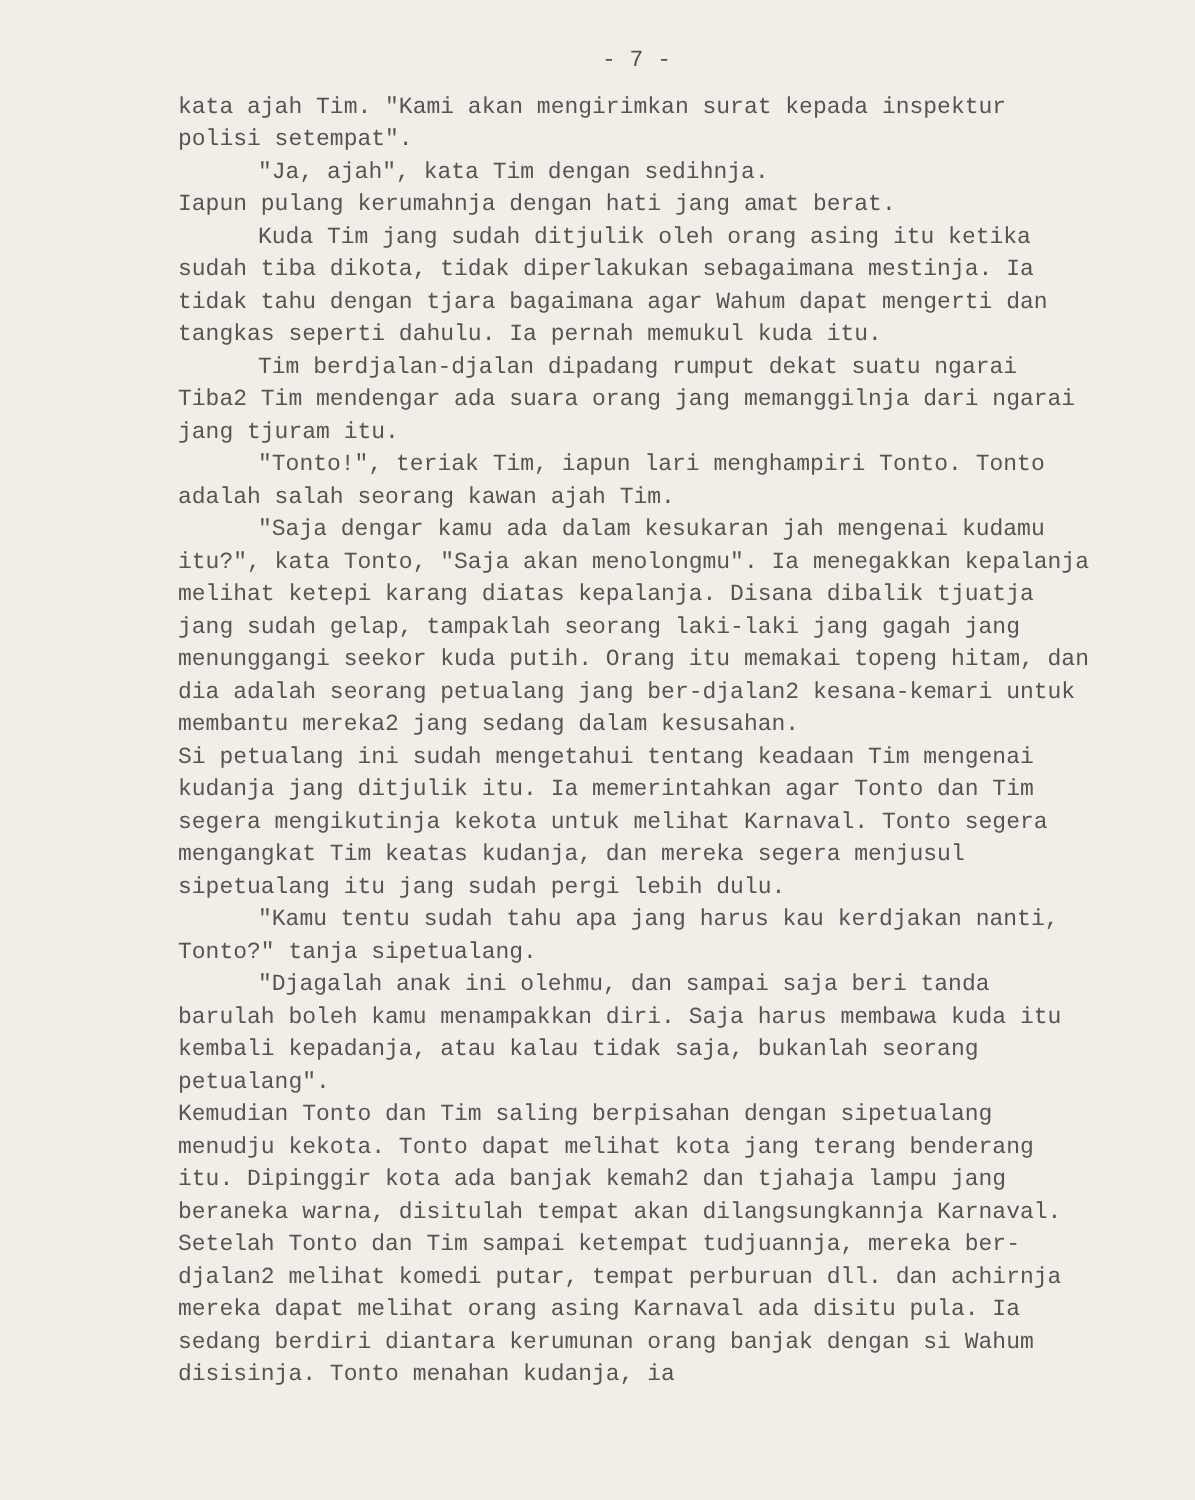- 7 -
kata ajah Tim. "Kami akan mengirimkan surat kepada inspektur polisi setempat".
"Ja, ajah", kata Tim dengan sedihnja.
Iapun pulang kerumahnja dengan hati jang amat berat.
Kuda Tim jang sudah ditjulik oleh orang asing itu ketika sudah tiba dikota, tidak diperlakukan sebagaimana mestinja. Ia tidak tahu dengan tjara bagaimana agar Wahum dapat mengerti dan tangkas seperti dahulu. Ia pernah memukul kuda itu.
Tim berdjalan-djalan dipadang rumput dekat suatu ngarai Tiba2 Tim mendengar ada suara orang jang memanggilnja dari ngarai jang tjuram itu.
"Tonto!", teriak Tim, iapun lari menghampiri Tonto. Tonto adalah salah seorang kawan ajah Tim.
"Saja dengar kamu ada dalam kesukaran jah mengenai kudamu itu?", kata Tonto, "Saja akan menolongmu". Ia menegakkan kepalanja melihat ketepi karang diatas kepalanja. Disana dibalik tjuatja jang sudah gelap, tampaklah seorang laki-laki jang gagah jang menunggangi seekor kuda putih. Orang itu memakai topeng hitam, dan dia adalah seorang petualang jang ber-djalan2 kesana-kemari untuk membantu mereka2 jang sedang dalam kesusahan.
Si petualang ini sudah mengetahui tentang keadaan Tim mengenai kudanja jang ditjulik itu. Ia memerintahkan agar Tonto dan Tim segera mengikutinja kekota untuk melihat Karnaval. Tonto segera mengangkat Tim keatas kudanja, dan mereka segera menjusul sipetualang itu jang sudah pergi lebih dulu.
"Kamu tentu sudah tahu apa jang harus kau kerdjakan nanti, Tonto?" tanja sipetualang.
"Djagalah anak ini olehmu, dan sampai saja beri tanda barulah boleh kamu menampakkan diri. Saja harus membawa kuda itu kembali kepadanja, atau kalau tidak saja, bukanlah seorang petualang".
Kemudian Tonto dan Tim saling berpisahan dengan sipetualang menudju kekota. Tonto dapat melihat kota jang terang benderang itu. Dipinggir kota ada banjak kemah2 dan tjahaja lampu jang beraneka warna, disitulah tempat akan dilangsungkannja Karnaval. Setelah Tonto dan Tim sampai ketempat tudjuannja, mereka ber-djalan2 melihat komedi putar, tempat perburuan dll. dan achirnja mereka dapat melihat orang asing Karnaval ada disitu pula. Ia sedang berdiri diantara kerumunan orang banjak dengan si Wahum disisinja. Tonto menahan kudanja, ia